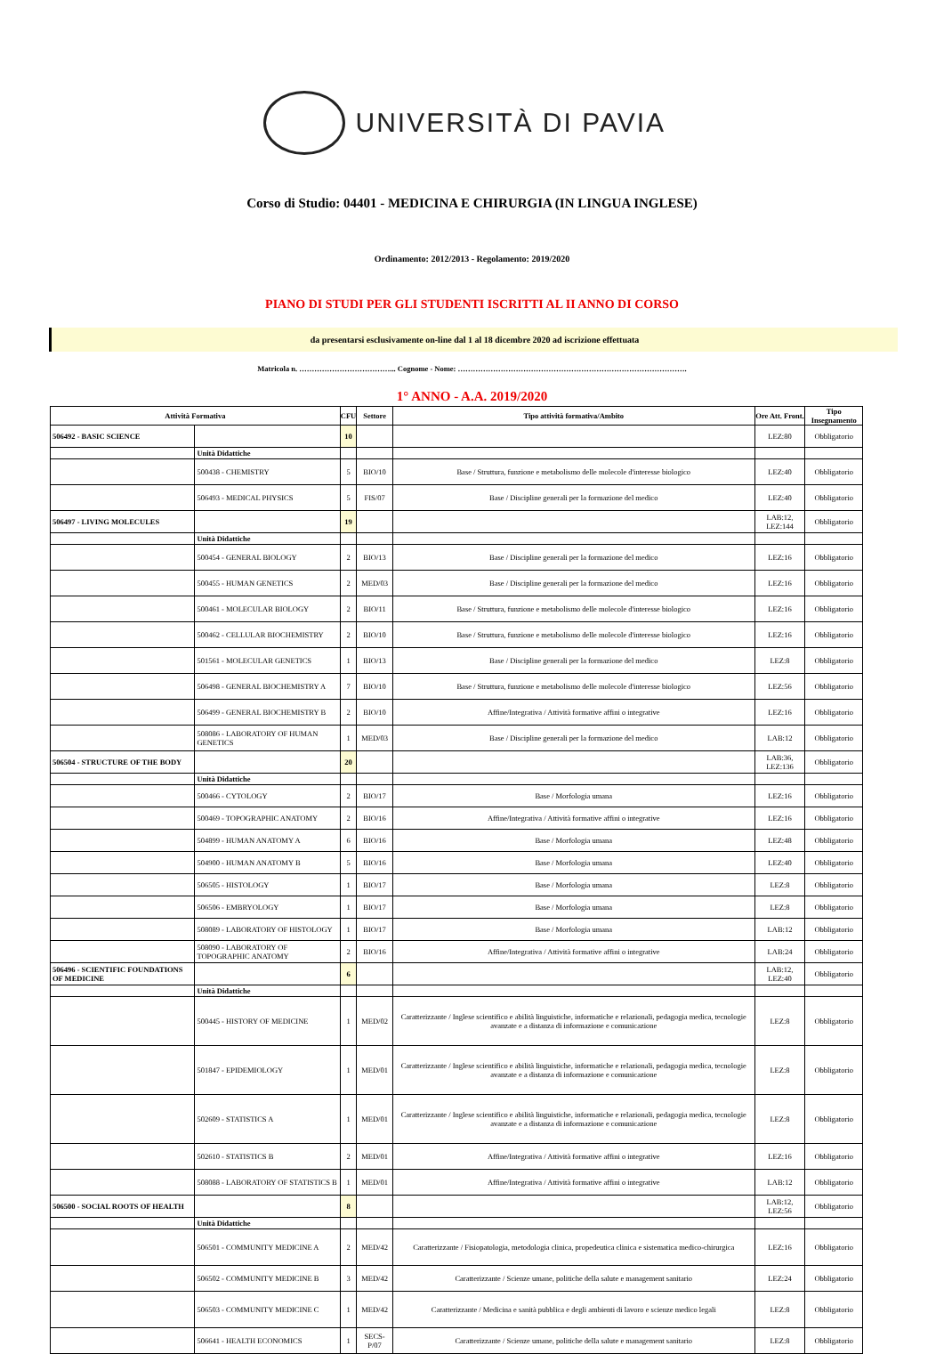UNIVERSITÀ DI PAVIA
Corso di Studio: 04401 - MEDICINA E CHIRURGIA (IN LINGUA INGLESE)
Ordinamento: 2012/2013 - Regolamento: 2019/2020
PIANO DI STUDI PER GLI STUDENTI ISCRITTI AL II ANNO DI CORSO
da presentarsi esclusivamente on-line dal 1 al 18 dicembre 2020 ad iscrizione effettuata
Matricola n. ………………………………... Cognome - Nome: ……………………………………………………………………………….
1° ANNO - A.A. 2019/2020
| Attività Formativa | | CFU | Settore | Tipo attività formativa/Ambito | Ore Att. Front. | Tipo Insegnamento |
| --- | --- | --- | --- | --- | --- | --- |
| 506492 - BASIC SCIENCE | | 10 | | | LEZ:80 | Obbligatorio |
| | Unità Didattiche | | | | | |
| | 500438 - CHEMISTRY | 5 | BIO/10 | Base / Struttura, funzione e metabolismo delle molecole d'interesse biologico | LEZ:40 | Obbligatorio |
| | 506493 - MEDICAL PHYSICS | 5 | FIS/07 | Base / Discipline generali per la formazione del medico | LEZ:40 | Obbligatorio |
| 506497 - LIVING MOLECULES | | 19 | | | LAB:12, LEZ:144 | Obbligatorio |
| | Unità Didattiche | | | | | |
| | 500454 - GENERAL BIOLOGY | 2 | BIO/13 | Base / Discipline generali per la formazione del medico | LEZ:16 | Obbligatorio |
| | 500455 - HUMAN GENETICS | 2 | MED/03 | Base / Discipline generali per la formazione del medico | LEZ:16 | Obbligatorio |
| | 500461 - MOLECULAR BIOLOGY | 2 | BIO/11 | Base / Struttura, funzione e metabolismo delle molecole d'interesse biologico | LEZ:16 | Obbligatorio |
| | 500462 - CELLULAR BIOCHEMISTRY | 2 | BIO/10 | Base / Struttura, funzione e metabolismo delle molecole d'interesse biologico | LEZ:16 | Obbligatorio |
| | 501561 - MOLECULAR GENETICS | 1 | BIO/13 | Base / Discipline generali per la formazione del medico | LEZ:8 | Obbligatorio |
| | 506498 - GENERAL BIOCHEMISTRY A | 7 | BIO/10 | Base / Struttura, funzione e metabolismo delle molecole d'interesse biologico | LEZ:56 | Obbligatorio |
| | 506499 - GENERAL BIOCHEMISTRY B | 2 | BIO/10 | Affine/Integrativa / Attività formative affini o integrative | LEZ:16 | Obbligatorio |
| | 508086 - LABORATORY OF HUMAN GENETICS | 1 | MED/03 | Base / Discipline generali per la formazione del medico | LAB:12 | Obbligatorio |
| 506504 - STRUCTURE OF THE BODY | | 20 | | | LAB:36, LEZ:136 | Obbligatorio |
| | Unità Didattiche | | | | | |
| | 500466 - CYTOLOGY | 2 | BIO/17 | Base / Morfologia umana | LEZ:16 | Obbligatorio |
| | 500469 - TOPOGRAPHIC ANATOMY | 2 | BIO/16 | Affine/Integrativa / Attività formative affini o integrative | LEZ:16 | Obbligatorio |
| | 504899 - HUMAN ANATOMY A | 6 | BIO/16 | Base / Morfologia umana | LEZ:48 | Obbligatorio |
| | 504900 - HUMAN ANATOMY B | 5 | BIO/16 | Base / Morfologia umana | LEZ:40 | Obbligatorio |
| | 506505 - HISTOLOGY | 1 | BIO/17 | Base / Morfologia umana | LEZ:8 | Obbligatorio |
| | 506506 - EMBRYOLOGY | 1 | BIO/17 | Base / Morfologia umana | LEZ:8 | Obbligatorio |
| | 508089 - LABORATORY OF HISTOLOGY | 1 | BIO/17 | Base / Morfologia umana | LAB:12 | Obbligatorio |
| | 508090 - LABORATORY OF TOPOGRAPHIC ANATOMY | 2 | BIO/16 | Affine/Integrativa / Attività formative affini o integrative | LAB:24 | Obbligatorio |
| 506496 - SCIENTIFIC FOUNDATIONS OF MEDICINE | | 6 | | | LAB:12, LEZ:40 | Obbligatorio |
| | Unità Didattiche | | | | | |
| | 500445 - HISTORY OF MEDICINE | 1 | MED/02 | Caratterizzante / Inglese scientifico e abilità linguistiche, informatiche e relazionali, pedagogia medica, tecnologie avanzate e a distanza di informazione e comunicazione | LEZ:8 | Obbligatorio |
| | 501847 - EPIDEMIOLOGY | 1 | MED/01 | Caratterizzante / Inglese scientifico e abilità linguistiche, informatiche e relazionali, pedagogia medica, tecnologie avanzate e a distanza di informazione e comunicazione | LEZ:8 | Obbligatorio |
| | 502609 - STATISTICS A | 1 | MED/01 | Caratterizzante / Inglese scientifico e abilità linguistiche, informatiche e relazionali, pedagogia medica, tecnologie avanzate e a distanza di informazione e comunicazione | LEZ:8 | Obbligatorio |
| | 502610 - STATISTICS B | 2 | MED/01 | Affine/Integrativa / Attività formative affini o integrative | LEZ:16 | Obbligatorio |
| | 508088 - LABORATORY OF STATISTICS B | 1 | MED/01 | Affine/Integrativa / Attività formative affini o integrative | LAB:12 | Obbligatorio |
| 506500 - SOCIAL ROOTS OF HEALTH | | 8 | | | LAB:12, LEZ:56 | Obbligatorio |
| | Unità Didattiche | | | | | |
| | 506501 - COMMUNITY MEDICINE A | 2 | MED/42 | Caratterizzante / Fisiopatologia, metodologia clinica, propedeutica clinica e sistematica medico-chirurgica | LEZ:16 | Obbligatorio |
| | 506502 - COMMUNITY MEDICINE B | 3 | MED/42 | Caratterizzante / Scienze umane, politiche della salute e management sanitario | LEZ:24 | Obbligatorio |
| | 506503 - COMMUNITY MEDICINE C | 1 | MED/42 | Caratterizzante / Medicina e sanità pubblica e degli ambienti di lavoro e scienze medico legali | LEZ:8 | Obbligatorio |
| | 506641 - HEALTH ECONOMICS | 1 | SECS-P/07 | Caratterizzante / Scienze umane, politiche della salute e management sanitario | LEZ:8 | Obbligatorio |